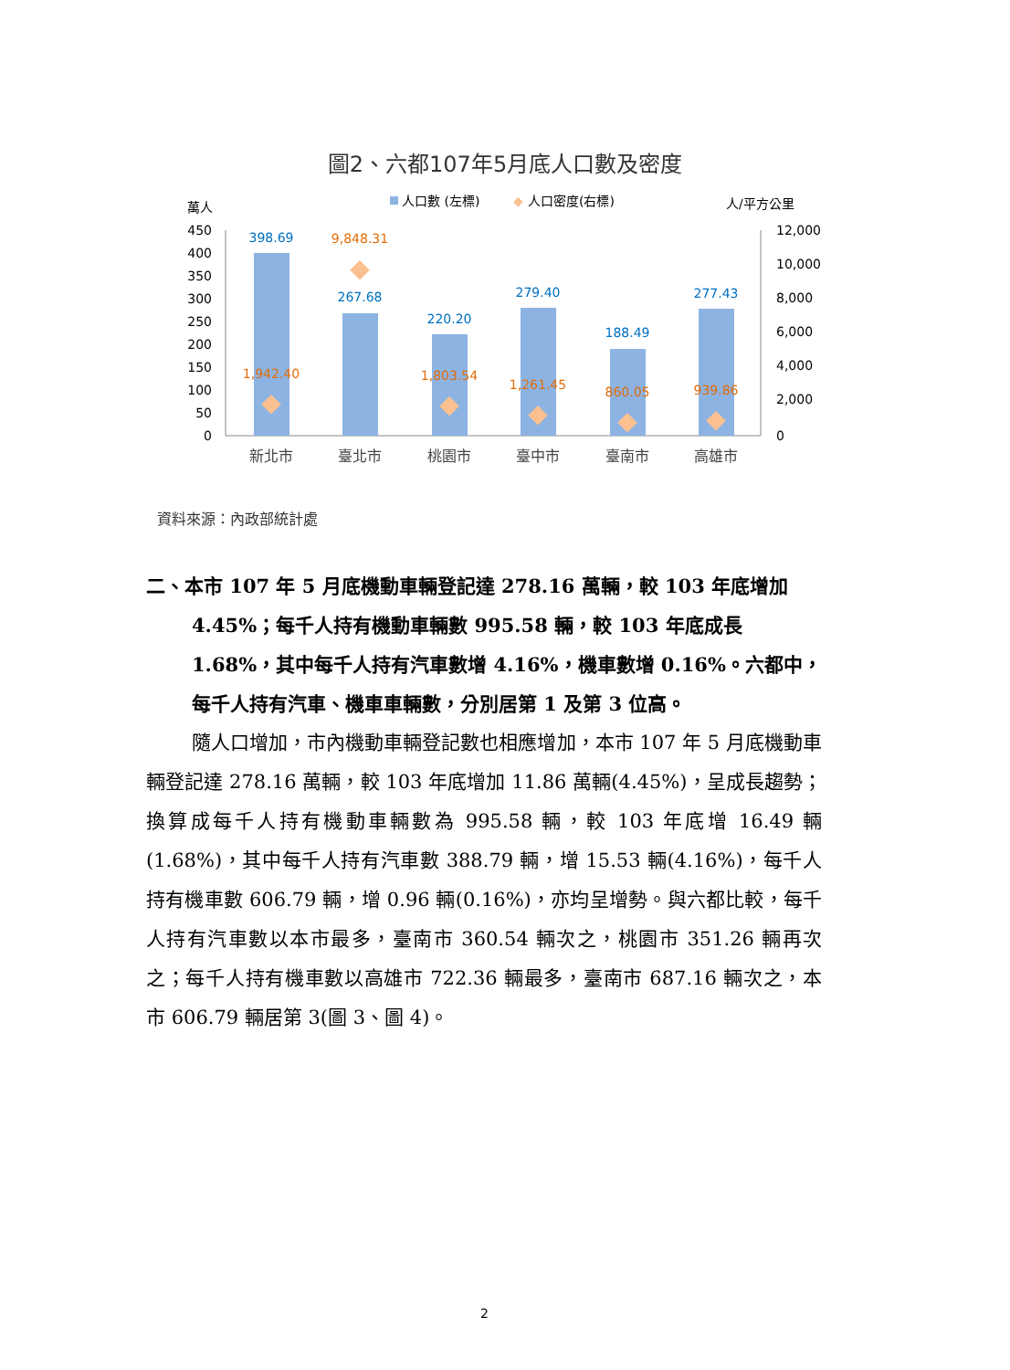圖2、六都107年5月底人口數及密度
萬人
人口數 (左標)
◆
人口密度(右標)
人/平方公里
450
400
350
300
250
200
150
100
50
0
12,000
10,000
8,000
6,000
4,000
2,000
0
398.69
267.68
220.20
279.40
188.49
277.43
◆
◆
◆
◆
◆
◆
1,942.40
9,848.31
1,803.54
1,261.45
860.05
939.86
新北市
臺北市
桃園市
臺中市
臺南市
高雄市
資料來源：內政部統計處
二、本市 107 年 5 月底機動車輛登記達 278.16 萬輛，較 103 年底增加 4.45%；每千人持有機動車輛數 995.58 輛，較 103 年底成長 1.68%，其中每千人持有汽車數增 4.16%，機車數增 0.16%。六都中，每千人持有汽車、機車車輛數，分別居第 1 及第 3 位高。
隨人口增加，市內機動車輛登記數也相應增加，本市 107 年 5 月底機動車輛登記達 278.16 萬輛，較 103 年底增加 11.86 萬輛(4.45%)，呈成長趨勢；換算成每千人持有機動車輛數為 995.58 輛，較 103 年底增 16.49 輛(1.68%)，其中每千人持有汽車數 388.79 輛，增 15.53 輛(4.16%)，每千人持有機車數 606.79 輛，增 0.96 輛(0.16%)，亦均呈增勢。與六都比較，每千人持有汽車數以本市最多，臺南市 360.54 輛次之，桃園市 351.26 輛再次之；每千人持有機車數以高雄市 722.36 輛最多，臺南市 687.16 輛次之，本市 606.79 輛居第 3(圖 3、圖 4)。
2